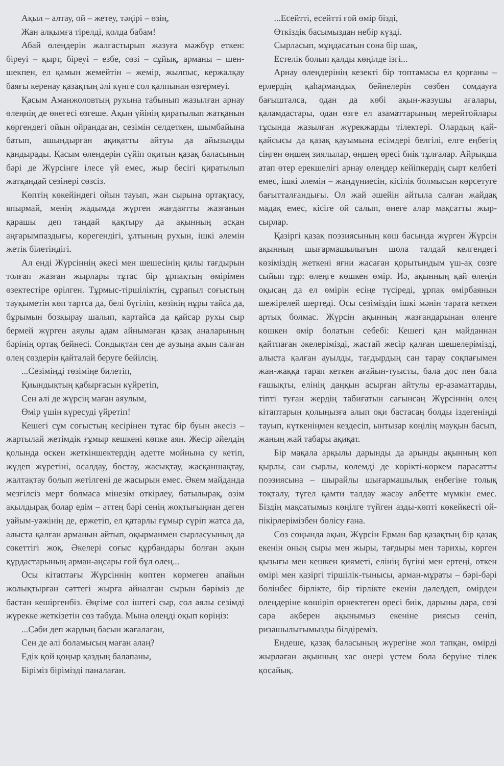Ақыл – алтау, ой – жетеу, тәңірі – өзің,
Жан алқымға тірелді, қолда бабам!
Абай өлеңдерін жалғастырып жазуға мәжбүр еткен: біреуі – қырт, біреуі – езбе, сөзі – сұйық, арманы – шен-шекпен, ел қамын жемейтін – жемір, жылпыс, кержалқау баяғы керенау қазақтың әлі күнге сол қалпынан өзгермеуі.
Қасым Аманжоловтың рухына табынып жазылған арнау өлеңнің де өнегесі өзгеше. Ақын үйінің қиратылып жатқанын көргендегі ойын ойрандаған, сезімін селдеткен, шымбайына батып, ашындырған ақиқатты айтуы да айызыңды қандырады. Қасым өлеңдерін сүйіп оқитын қазақ баласының бәрі де Жүрсінге ілесе үй емес, жыр бесігі қиратылып жатқандай сезінері сөзсіз.
Көптің көкейіндегі ойын тауып, жан сырына ортақтасу, япырмай, менің жадымда жүрген жағдаятты жазғанын қарашы деп таңдай қақтыру да ақынның асқан аңғарымпаздығы, көрегендігі, ұлтының рухын, ішкі әлемін жетік білетіндігі.
Ал енді Жүрсіннің әкесі мен шешесінің қилы тағдырын толғап жазған жырлары тұтас бір ұрпақтың өмірімен өзектестіре өрілген. Тұрмыс-тіршіліктің, сұрапыл соғыстың тауқыметін көп тартса да, белі бүгіліп, көзінің нұры тайса да, бұрымын бозқырау шалып, картайса да қайсар рухы сыр бермей жүрген аяулы адам айнымаған қазақ аналарының бәрінің ортақ бейнесі. Сондықтан сен де аузыңа ақын салған өлең сөздерін қайталай беруге бейілсің.
...Сезіміңді төзіміңе билетіп,
Қиындықтың қабырғасын күйретіп,
Сен әлі де жүрсің маған аяулым,
Өмір үшін күресуді үйретіп!
Кешегі сұм соғыстың кесірінен тұтас бір буын әкесіз – жартылай жетімдік ғұмыр кешкені көпке аян. Жесір әйелдің қолында өскен жеткіншектердің әдетте мойнына су кетіп, жүдеп жүретіні, осалдау, бостау, жасықтау, жасқаншақтау, жалтақтау болып жетілгені де жасырын емес. Әкем майданда мезгілсіз мерт болмаса мінезім өткірлеу, батылырақ, өзім ақылдырақ болар едім – әттең бәрі сенің жоқтығыңнан деген уайым-уәжінің де, ержетіп, ел қатарлы ғұмыр сүріп жатса да, алыста қалған арманын айтып, оқырманмен сырласуының да сөкеттігі жоқ. Әкелері соғыс құрбандары болған ақын құрдастарының арман-аңсары ғой бұл өлең...
Осы кітаптағы Жүрсіннің көптен көрмеген апайын жолықтырған сәттегі жырға айналған сырын бәріміз де бастан кешіргенбіз. Әңгіме сол іштегі сыр, сол аялы сезімді жүрекке жеткізетін сөз табуда. Мына өлеңді оқып көріңіз:
...Сәби деп жардың басын жағалаған,
Сен де әлі боламысың маған алаң?
Едік қой қоңыр қаздың балапаны,
Біріміз бірімізді паналаған.
...Есейтті, есейтті ғой өмір бізді,
Өткіздік басымыздан небір күзді.
Сырласып, мұңдасатын сона бір шақ,
Естелік болып қалды көңілде ізгі...
Арнау өлеңдерінің кезекті бір топтамасы ел қорғаны – ерлердің қаһармандық бейнелерін сөзбен сомдауға бағышталса, одан да көбі ақын-жазушы ағалары, қаламдастары, одан өзге ел азаматтарының мерейтойлары тұсында жазылған жүрекжарды тілектері. Олардың қай-қайсысы да қазақ қауымына есімдері белгілі, елге еңбегің сіңген өңшең зиялылар, өңшең өресі биік тұлғалар. Айрықша атап өтер ерекшелігі арнау өлеңдер кейіпкердің сырт келбеті емес, ішкі әлемін – жандүниесін, кісілік болмысын көрсетуге бағытталғандығы. Ол жай әшейін айтыла салған жайдақ мадақ емес, кісіге ой салып, өнеге алар мақсатты жыр-сырлар.
Қазіргі қазақ поэзиясының көш басында жүрген Жүрсін ақынның шығармашылығын шола талдай келгендегі көзіміздің жеткені яғни жасаған қорытындым үш-ақ сөзге сыйып тұр: өлеңге көшкен өмір. Иә, ақынның қай өлеңін оқысаң да ел өмірін есіңе түсіреді, ұрпақ өмірбаянын шежірелей шертеді. Осы сезіміздің ішкі мәнін тарата кеткен артық болмас. Жүрсін ақынның жазғандарынан өлеңге көшкен өмір болатын себебі: Кешегі қан майданнан қайтпаған әкелерімізді, жастай жесір қалған шешелерімізді, алыста қалған ауылды, тағдырдың сан тарау соқпағымен жан-жаққа тарап кеткен ағайын-туысты, бала дос пен бала ғашықты, елінің даңқын асырған айтулы ер-азаматтарды, тіпті туған жердің табиғатын сағынсаң Жүрсіннің өлең кітаптарын қолыңызға алып оқи бастасаң болды іздегеніңді тауып, күткеніңмен кездесіп, ынтызар көңілің мауқын басып, жаның жай табары ақиқат.
Бір мақала арқылы дарынды да арынды ақынның көп қырлы, сан сырлы, көлемді де көрікті-көркем парасатты поэзиясына – шырайлы шығармашылық еңбегіне толық тоқталу, түгел қамти талдау жасау әлбетте мүмкін емес. Біздің мақсатымыз көңілге түйген азды-көпті көкейкесті ой-пікірлерімізбен бөлісу ғана.
Сөз соңында ақын, Жүрсін Ерман бар қазақтың бір қазақ екенін оның сыры мен жыры, тағдыры мен тарихы, көрген қызығы мен кешкен қияметі, елінің бүгіні мен ертеңі, өткен өмірі мен қазіргі тіршілік-тынысы, арман-мұраты – бәрі-бәрі бөлінбес бірлікте, бір тірлікте екенін дәлелдеп, өмірден өлеңдеріне көшіріп өрнектеген өресі биік, дарыны дара, сөзі сара ақберен ақынымыз екеніне риясыз сеніп, ризашылығымызды білдіреміз.
Ендеше, қазақ баласының жүрегіне жол тапқан, өмірді жырлаған ақынның хас өнері үстем бола беруіне тілек қосайық.